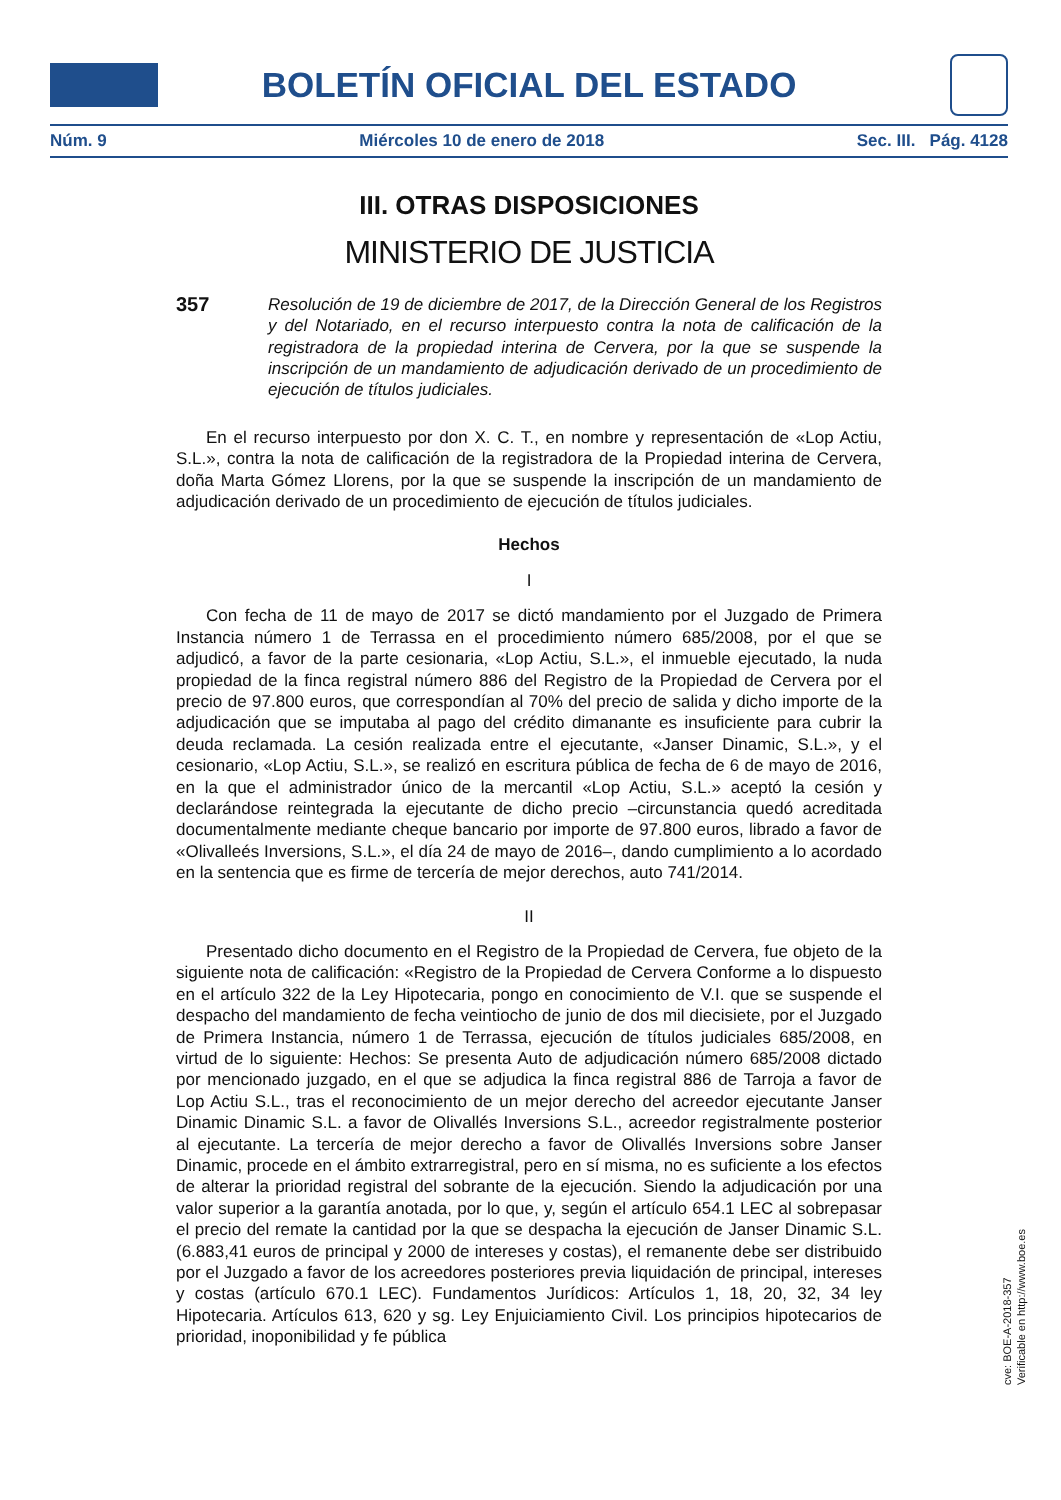BOLETÍN OFICIAL DEL ESTADO
Núm. 9 Miércoles 10 de enero de 2018 Sec. III. Pág. 4128
III. OTRAS DISPOSICIONES
MINISTERIO DE JUSTICIA
357
Resolución de 19 de diciembre de 2017, de la Dirección General de los Registros y del Notariado, en el recurso interpuesto contra la nota de calificación de la registradora de la propiedad interina de Cervera, por la que se suspende la inscripción de un mandamiento de adjudicación derivado de un procedimiento de ejecución de títulos judiciales.
En el recurso interpuesto por don X. C. T., en nombre y representación de «Lop Actiu, S.L.», contra la nota de calificación de la registradora de la Propiedad interina de Cervera, doña Marta Gómez Llorens, por la que se suspende la inscripción de un mandamiento de adjudicación derivado de un procedimiento de ejecución de títulos judiciales.
Hechos
I
Con fecha de 11 de mayo de 2017 se dictó mandamiento por el Juzgado de Primera Instancia número 1 de Terrassa en el procedimiento número 685/2008, por el que se adjudicó, a favor de la parte cesionaria, «Lop Actiu, S.L.», el inmueble ejecutado, la nuda propiedad de la finca registral número 886 del Registro de la Propiedad de Cervera por el precio de 97.800 euros, que correspondían al 70% del precio de salida y dicho importe de la adjudicación que se imputaba al pago del crédito dimanante es insuficiente para cubrir la deuda reclamada. La cesión realizada entre el ejecutante, «Janser Dinamic, S.L.», y el cesionario, «Lop Actiu, S.L.», se realizó en escritura pública de fecha de 6 de mayo de 2016, en la que el administrador único de la mercantil «Lop Actiu, S.L.» aceptó la cesión y declarándose reintegrada la ejecutante de dicho precio –circunstancia quedó acreditada documentalmente mediante cheque bancario por importe de 97.800 euros, librado a favor de «Olivalleés Inversions, S.L.», el día 24 de mayo de 2016–, dando cumplimiento a lo acordado en la sentencia que es firme de tercería de mejor derechos, auto 741/2014.
II
Presentado dicho documento en el Registro de la Propiedad de Cervera, fue objeto de la siguiente nota de calificación: «Registro de la Propiedad de Cervera Conforme a lo dispuesto en el artículo 322 de la Ley Hipotecaria, pongo en conocimiento de V.I. que se suspende el despacho del mandamiento de fecha veintiocho de junio de dos mil diecisiete, por el Juzgado de Primera Instancia, número 1 de Terrassa, ejecución de títulos judiciales 685/2008, en virtud de lo siguiente: Hechos: Se presenta Auto de adjudicación número 685/2008 dictado por mencionado juzgado, en el que se adjudica la finca registral 886 de Tarroja a favor de Lop Actiu S.L., tras el reconocimiento de un mejor derecho del acreedor ejecutante Janser Dinamic Dinamic S.L. a favor de Olivallés Inversions S.L., acreedor registralmente posterior al ejecutante. La tercería de mejor derecho a favor de Olivallés Inversions sobre Janser Dinamic, procede en el ámbito extrarregistral, pero en sí misma, no es suficiente a los efectos de alterar la prioridad registral del sobrante de la ejecución. Siendo la adjudicación por una valor superior a la garantía anotada, por lo que, y, según el artículo 654.1 LEC al sobrepasar el precio del remate la cantidad por la que se despacha la ejecución de Janser Dinamic S.L. (6.883,41 euros de principal y 2000 de intereses y costas), el remanente debe ser distribuido por el Juzgado a favor de los acreedores posteriores previa liquidación de principal, intereses y costas (artículo 670.1 LEC). Fundamentos Jurídicos: Artículos 1, 18, 20, 32, 34 ley Hipotecaria. Artículos 613, 620 y sg. Ley Enjuiciamiento Civil. Los principios hipotecarios de prioridad, inoponibilidad y fe pública
cve: BOE-A-2018-357
Verificable en http://www.boe.es